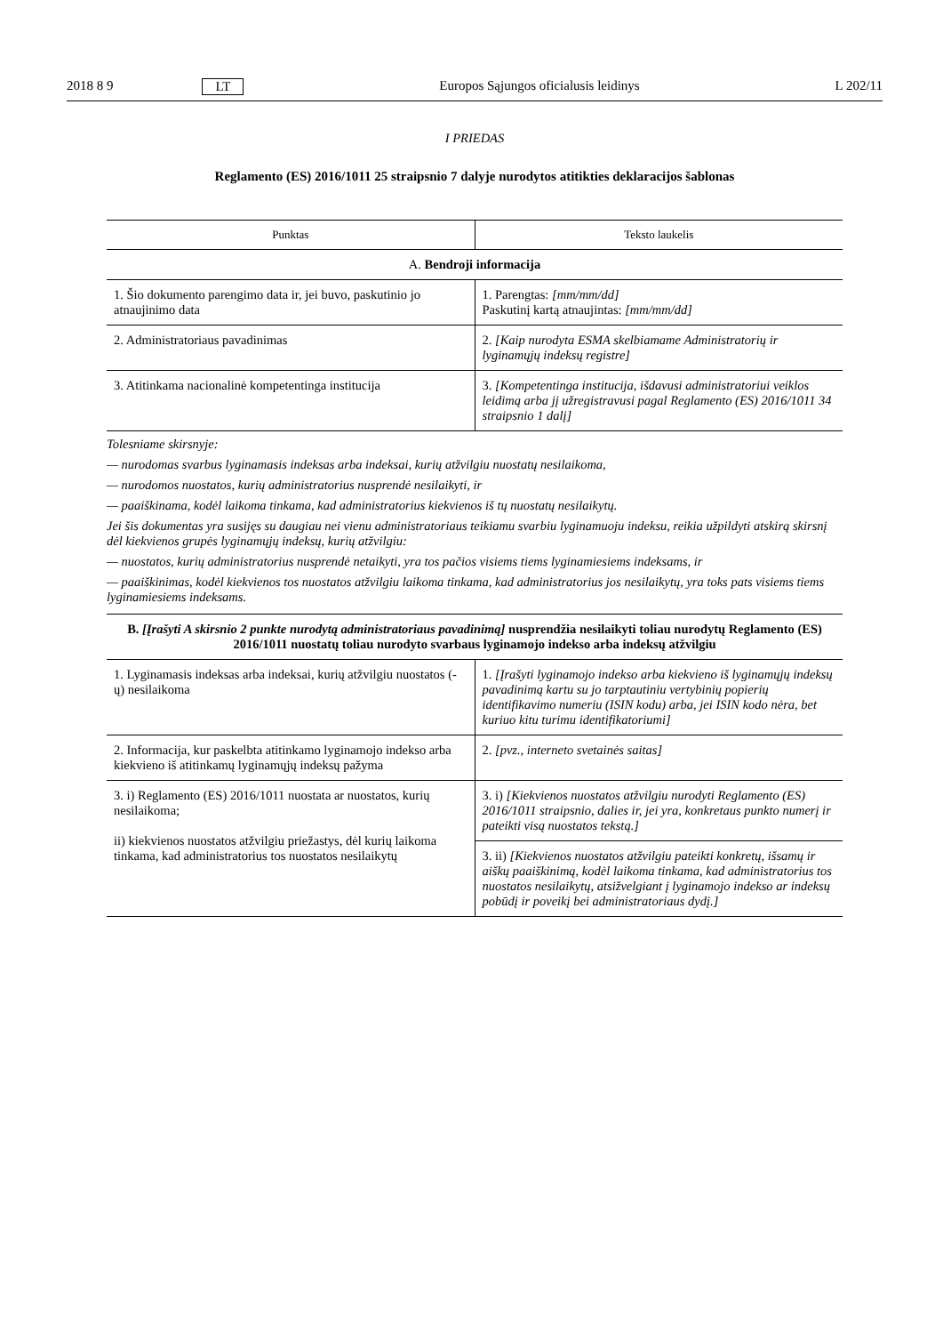2018 8 9 LT Europos Sąjungos oficialusis leidinys L 202/11
I PRIEDAS
Reglamento (ES) 2016/1011 25 straipsnio 7 dalyje nurodytos atitikties deklaracijos šablonas
| Punktas | Teksto laukelis |
| --- | --- |
| A. Bendroji informacija | |
| 1. Šio dokumento parengimo data ir, jei buvo, paskutinio jo atnaujinimo data | 1. Parengtas: [mm/mm/dd] Paskutinį kartą atnaujintas: [mm/mm/dd] |
| 2. Administratoriaus pavadinimas | 2. [Kaip nurodyta ESMA skelbiamame Administratorių ir lyginamųjų indeksų registre] |
| 3. Atitinkama nacionalinė kompetentinga institucija | 3. [Kompetentinga institucija, išdavusi administratoriui veiklos leidimą arba jį užregistravusi pagal Reglamento (ES) 2016/1011 34 straipsnio 1 dalį] |
Tolesniame skirsnyje:
— nurodomas svarbus lyginamasis indeksas arba indeksai, kurių atžvilgiu nuostatų nesilaikoma,
— nurodomos nuostatos, kurių administratorius nusprendė nesilaikyti, ir
— paaiškinama, kodėl laikoma tinkama, kad administratorius kiekvienos iš tų nuostatų nesilaikytų.
Jei šis dokumentas yra susijęs su daugiau nei vienu administratoriaus teikiamu svarbiu lyginamuoju indeksu, reikia užpildyti atskirą skirsnį dėl kiekvienos grupės lyginamųjų indeksų, kurių atžvilgiu:
— nuostatos, kurių administratorius nusprendė netaikyti, yra tos pačios visiems tiems lyginamiesiems indeksams, ir
— paaiškinimas, kodėl kiekvienos tos nuostatos atžvilgiu laikoma tinkama, kad administratorius jos nesilaikytų, yra toks pats visiems tiems lyginamiesiems indeksams.
| B. [Įrašyti A skirsnio 2 punkte nurodytą administratoriaus pavadinimą] nusprendžia nesilaikyti toliau nurodytų Reglamento (ES) 2016/1011 nuostatų toliau nurodyto svarbaus lyginamojo indekso arba indeksų atžvilgiu | |
| 1. Lyginamasis indeksas arba indeksai, kurių atžvilgiu nuostatos (-ų) nesilaikoma | 1. [Įrašyti lyginamojo indekso arba kiekvieno iš lyginamųjų indeksų pavadinimą kartu su jo tarptautiniu vertybinių popierių identifikavimo numeriu (ISIN kodu) arba, jei ISIN kodo nėra, bet kuriuo kitu turimu identifikatoriumi] |
| 2. Informacija, kur paskelbta atitinkamo lyginamojo indekso arba kiekvieno iš atitinkamų lyginamųjų indeksų pažyma | 2. [pvz., interneto svetainės saitas] |
| 3. i) Reglamento (ES) 2016/1011 nuostata ar nuostatos, kurių nesilaikoma; ii) kiekvienos nuostatos atžvilgiu priežastys, dėl kurių laikoma tinkama, kad administratorius tos nuostatos nesilaikytų | 3. i) [Kiekvienos nuostatos atžvilgiu nurodyti Reglamento (ES) 2016/1011 straipsnio, dalies ir, jei yra, konkretaus punkto numerį ir pateikti visą nuostatos tekstą.] |
| | 3. ii) [Kiekvienos nuostatos atžvilgiu pateikti konkretų, išsamų ir aiškų paaiškinimą, kodėl laikoma tinkama, kad administratorius tos nuostatos nesilaikytų, atsižvelgiant į lyginamojo indekso ar indeksų pobūdį ir poveikį bei administratoriaus dydį.] |